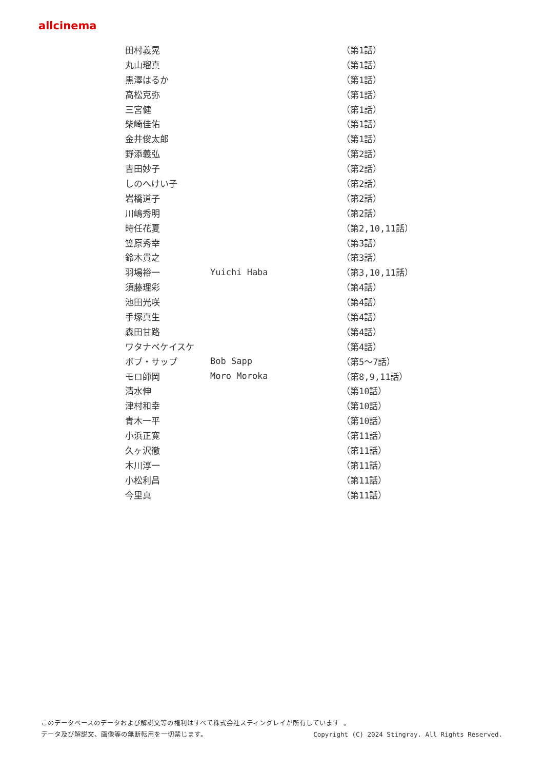allcinema
| 田村義晃 | | （第1話） |
| 丸山瑠真 | | （第1話） |
| 黒澤はるか | | （第1話） |
| 高松克弥 | | （第1話） |
| 三宮健 | | （第1話） |
| 柴崎佳佑 | | （第1話） |
| 金井俊太郎 | | （第1話） |
| 野添義弘 | | （第2話） |
| 吉田妙子 | | （第2話） |
| しのへけい子 | | （第2話） |
| 岩橋道子 | | （第2話） |
| 川嶋秀明 | | （第2話） |
| 時任花夏 | | （第2,10,11話） |
| 笠原秀幸 | | （第3話） |
| 鈴木貴之 | | （第3話） |
| 羽場裕一 | Yuichi Haba | （第3,10,11話） |
| 須藤理彩 | | （第4話） |
| 池田光咲 | | （第4話） |
| 手塚真生 | | （第4話） |
| 森田甘路 | | （第4話） |
| ワタナベケイスケ | | （第4話） |
| ボブ・サップ | Bob Sapp | （第5～7話） |
| モロ師岡 | Moro Moroka | （第8,9,11話） |
| 清水伸 | | （第10話） |
| 津村和幸 | | （第10話） |
| 青木一平 | | （第10話） |
| 小浜正寛 | | （第11話） |
| 久ヶ沢徹 | | （第11話） |
| 木川淳一 | | （第11話） |
| 小松利昌 | | （第11話） |
| 今里真 | | （第11話） |
このデータベースのデータおよび解説文等の権利はすべて株式会社スティングレイが所有しています 。
データ及び解説文、画像等の無断転用を一切禁じます。 Copyright (C) 2024 Stingray. All Rights Reserved.